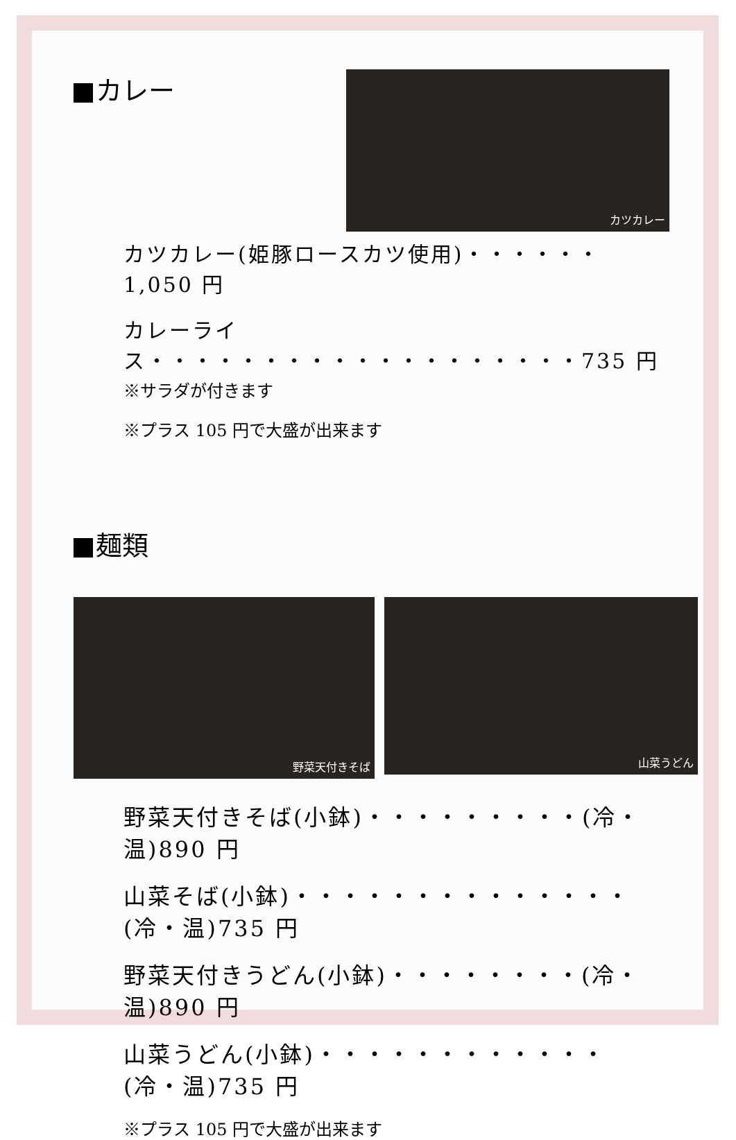カレー
カツカレー
カツカレー(姫豚ロースカツ使用)・・・・・・1,050 円
カレーライス・・・・・・・・・・・・・・・・・・・735 円
※サラダが付きます
※プラス 105 円で大盛が出来ます
麺類
野菜天付きそば
山菜うどん
野菜天付きそば(小鉢)・・・・・・・・・(冷・温)890 円
山菜そば(小鉢)・・・・・・・・・・・・・・(冷・温)735 円
野菜天付きうどん(小鉢)・・・・・・・・(冷・温)890 円
山菜うどん(小鉢)・・・・・・・・・・・・(冷・温)735 円
※プラス 105 円で大盛が出来ます